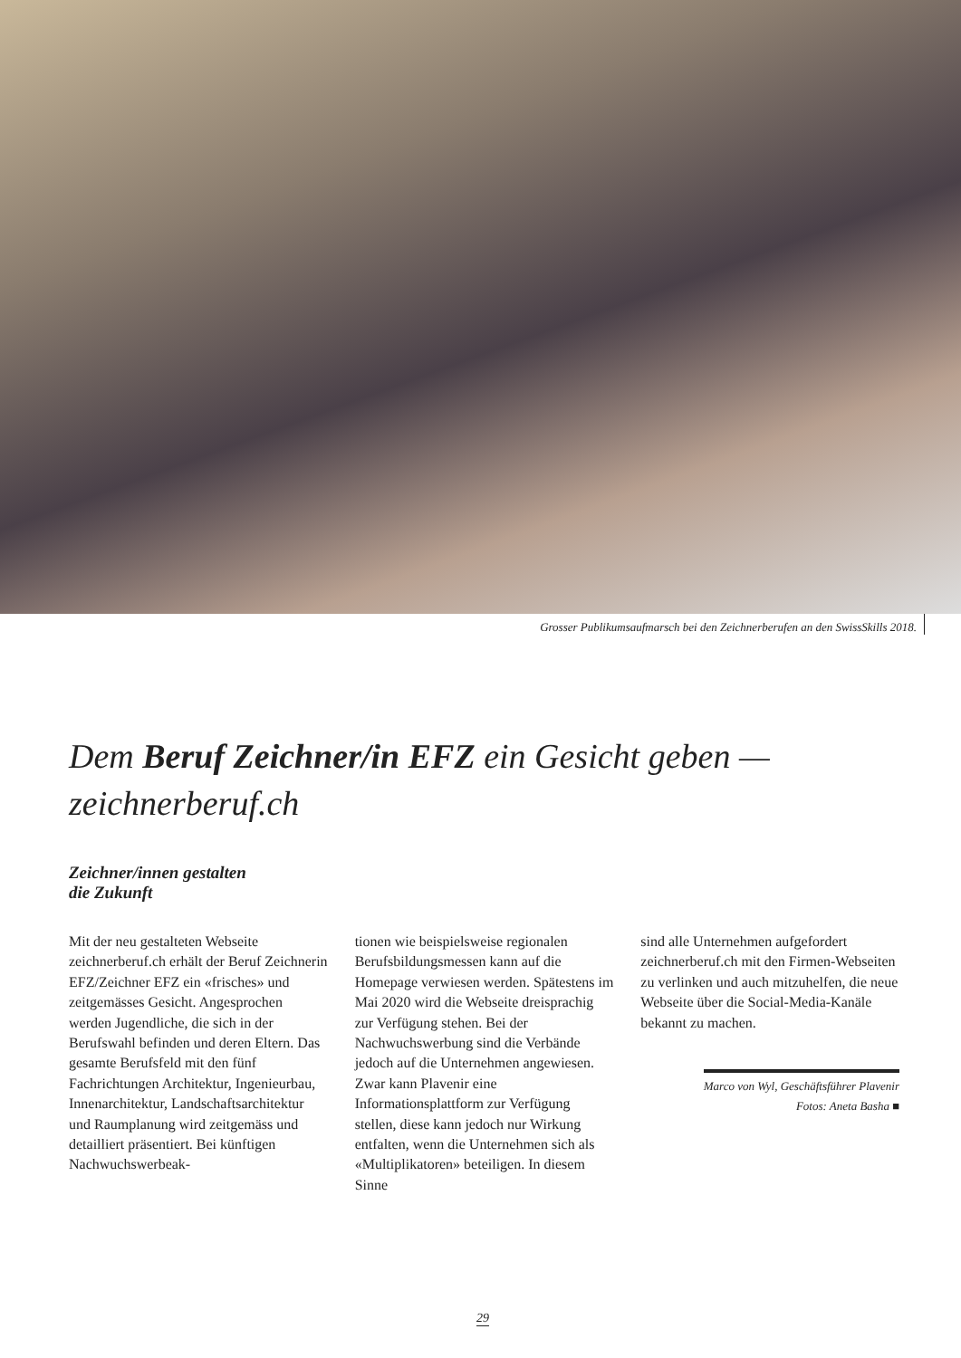Grosser Publikumsaufmarsch bei den Zeichnerberufen an den SwissSkills 2018.
Dem Beruf Zeichner/in EFZ ein Gesicht geben — zeichnerberuf.ch
Zeichner/innen gestalten
die Zukunft
Mit der neu gestalteten Webseite zeichnerberuf.ch erhält der Beruf Zeichnerin EFZ/Zeichner EFZ ein «frisches» und zeitgemässes Gesicht. Angesprochen werden Jugendliche, die sich in der Berufswahl befinden und deren Eltern. Das gesamte Berufsfeld mit den fünf Fachrichtungen Architektur, Ingenieurbau, Innenarchitektur, Landschaftsarchitektur und Raumplanung wird zeitgemäss und detailliert präsentiert. Bei künftigen Nachwuchswerbeak-
tionen wie beispielsweise regionalen Berufsbildungsmessen kann auf die Homepage verwiesen werden. Spätestens im Mai 2020 wird die Webseite dreisprachig zur Verfügung stehen. Bei der Nachwuchswerbung sind die Verbände jedoch auf die Unternehmen angewiesen. Zwar kann Plavenir eine Informationsplattform zur Verfügung stellen, diese kann jedoch nur Wirkung entfalten, wenn die Unternehmen sich als «Multiplikatoren» beteiligen. In diesem Sinne
sind alle Unternehmen aufgefordert zeichnerberuf.ch mit den Firmen-Webseiten zu verlinken und auch mitzuhelfen, die neue Webseite über die Social-Media-Kanäle bekannt zu machen.
Marco von Wyl, Geschäftsführer Plavenir
Fotos: Aneta Basha ■
29